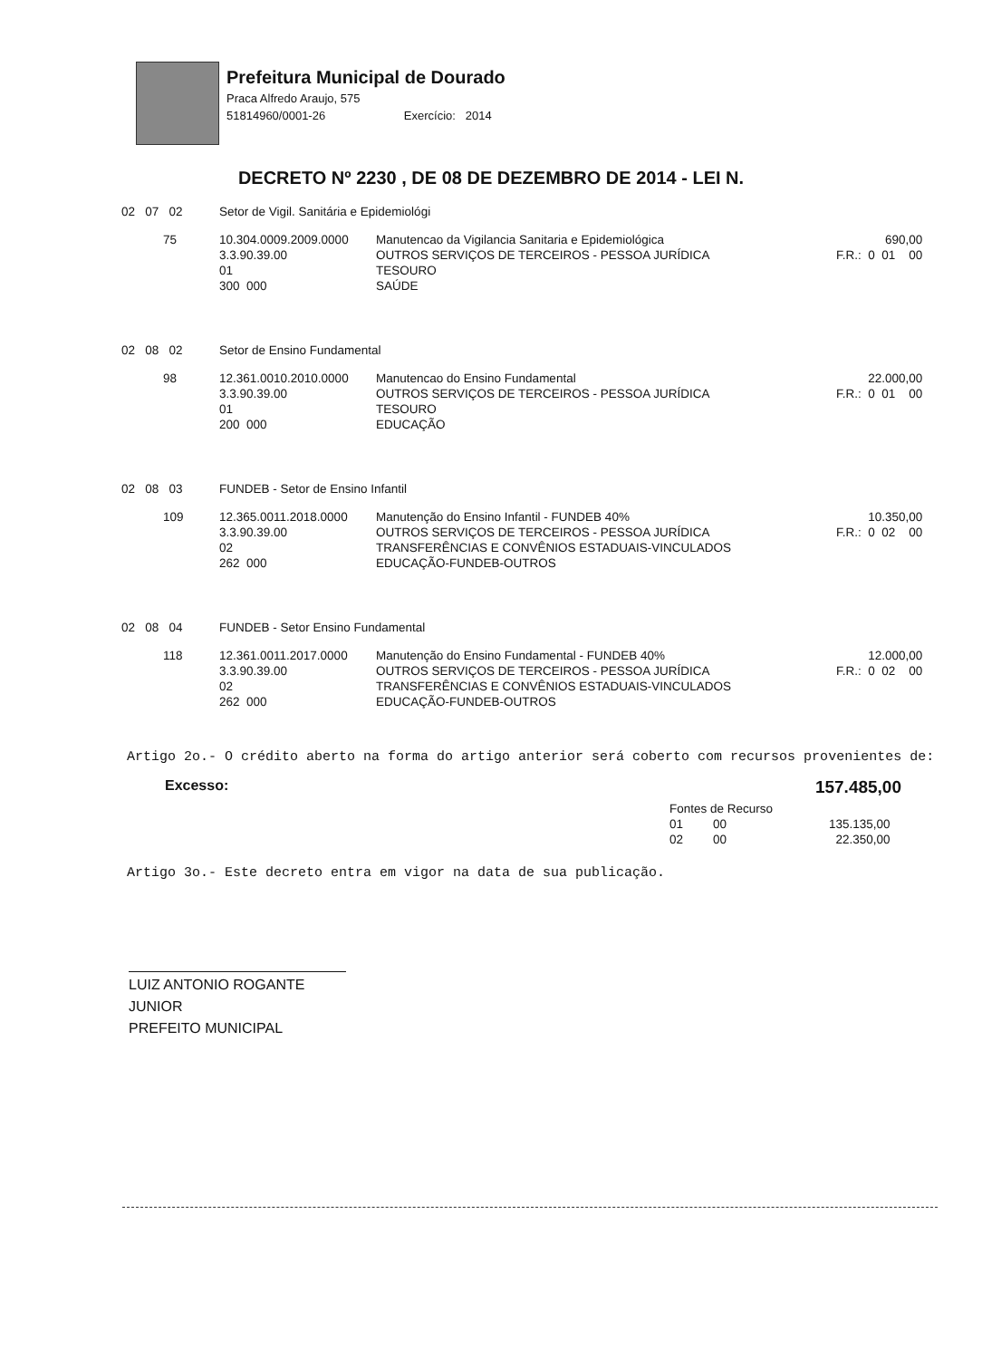Prefeitura Municipal de Dourado
Praca Alfredo Araujo, 575
51814960/0001-26 Exercício: 2014
DECRETO Nº 2230 , DE 08 DE DEZEMBRO DE 2014 - LEI N.
| 02 07 02 | Setor de Vigil. Sanitária e Epidemiológi | | |
| 75 | 10.304.0009.2009.0000 3.3.90.39.00 01 300 000 | Manutencao da Vigilancia Sanitaria e Epidemiológica OUTROS SERVIÇOS DE TERCEIROS - PESSOA JURÍDICA TESOURO SAÚDE | 690,00 F.R.: 0 01 00 |
| 02 08 02 | Setor de Ensino Fundamental | | |
| 98 | 12.361.0010.2010.0000 3.3.90.39.00 01 200 000 | Manutencao do Ensino Fundamental OUTROS SERVIÇOS DE TERCEIROS - PESSOA JURÍDICA TESOURO EDUCAÇÃO | 22.000,00 F.R.: 0 01 00 |
| 02 08 03 | FUNDEB - Setor de Ensino Infantil | | |
| 109 | 12.365.0011.2018.0000 3.3.90.39.00 02 262 000 | Manutenção do Ensino Infantil - FUNDEB 40% OUTROS SERVIÇOS DE TERCEIROS - PESSOA JURÍDICA TRANSFERÊNCIAS E CONVÊNIOS ESTADUAIS-VINCULADOS EDUCAÇÃO-FUNDEB-OUTROS | 10.350,00 F.R.: 0 02 00 |
| 02 08 04 | FUNDEB - Setor Ensino Fundamental | | |
| 118 | 12.361.0011.2017.0000 3.3.90.39.00 02 262 000 | Manutenção do Ensino Fundamental - FUNDEB 40% OUTROS SERVIÇOS DE TERCEIROS - PESSOA JURÍDICA TRANSFERÊNCIAS E CONVÊNIOS ESTADUAIS-VINCULADOS EDUCAÇÃO-FUNDEB-OUTROS | 12.000,00 F.R.: 0 02 00 |
Artigo 2o.- O crédito aberto na forma do artigo anterior será coberto com recursos provenientes de:
Excesso: 157.485,00
| Fontes de Recurso | | |
| 01 | 00 | 135.135,00 |
| 02 | 00 | 22.350,00 |
Artigo 3o.- Este decreto entra em vigor na data de sua publicação.
LUIZ ANTONIO ROGANTE JUNIOR
PREFEITO MUNICIPAL